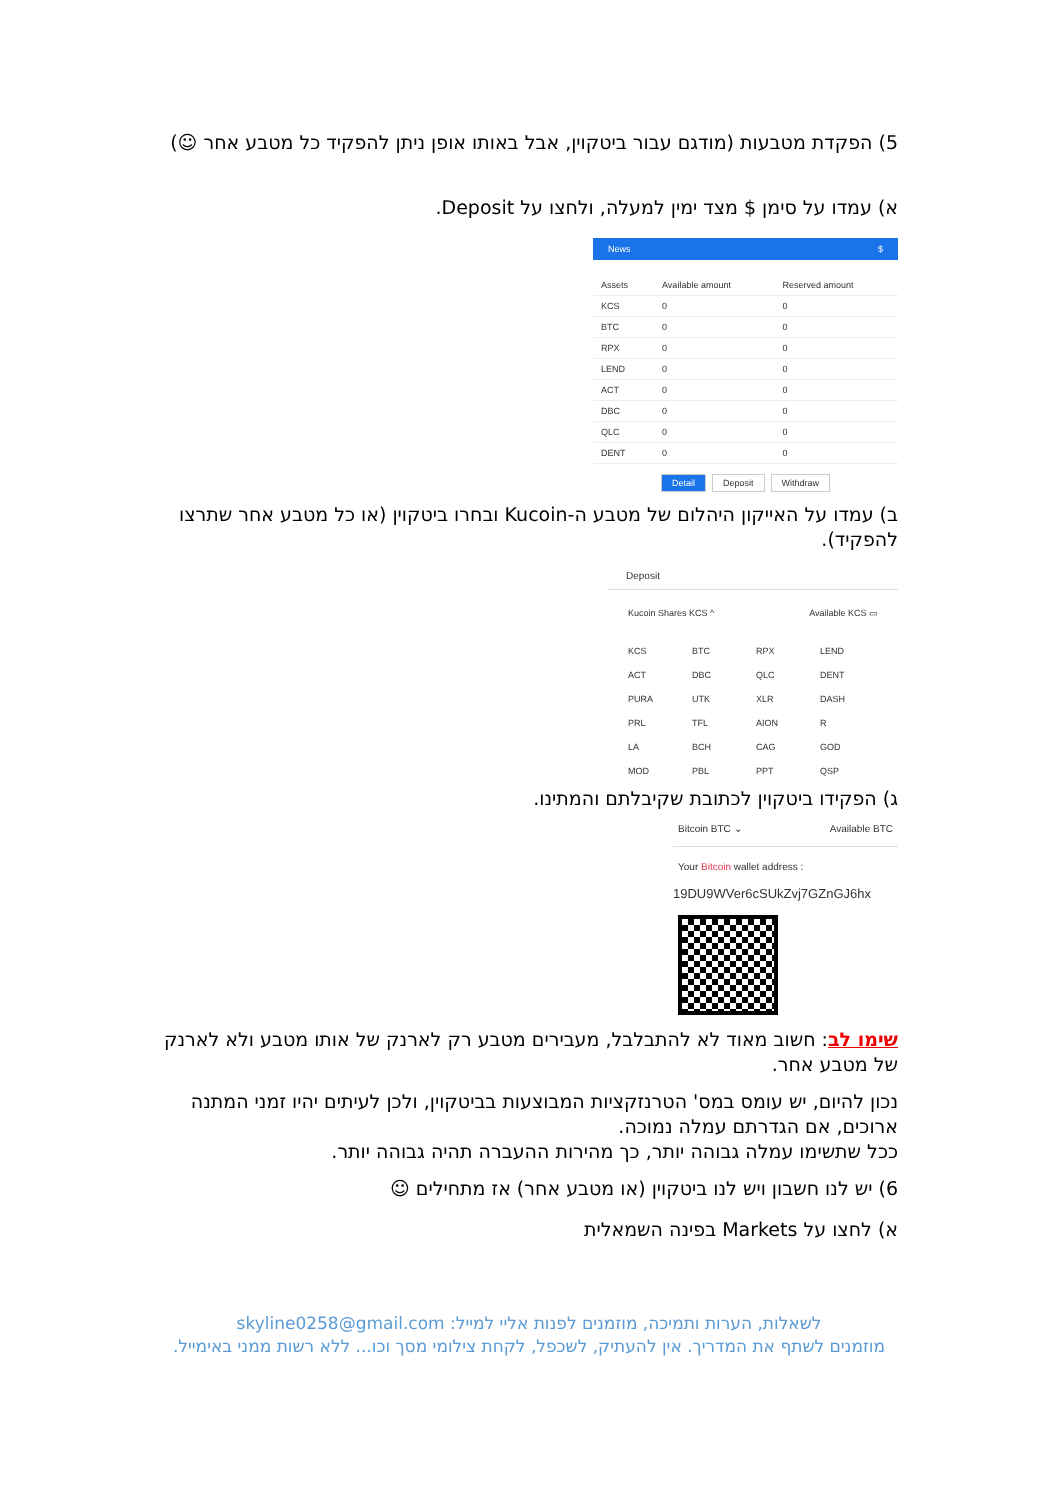5) הפקדת מטבעות (מודגם עבור ביטקוין, אבל באותו אופן ניתן להפקיד כל מטבע אחר ☺)
א) עמדו על סימן $ מצד ימין למעלה, ולחצו על Deposit.
News $
| Assets | Available amount | Reserved amount |
| --- | --- | --- |
| KCS | 0 | 0 |
| BTC | 0 | 0 |
| RPX | 0 | 0 |
| LEND | 0 | 0 |
| ACT | 0 | 0 |
| DBC | 0 | 0 |
| QLC | 0 | 0 |
| DENT | 0 | 0 |
Detail Deposit Withdraw
ב) עמדו על האייקון היהלום של מטבע ה-Kucoin ובחרו ביטקוין (או כל מטבע אחר שתרצו להפקיד).
Deposit
Kucoin Shares KCS ^ Available KCS ▭
KCS BTC RPX LEND ACT DBC QLC DENT PURA UTK XLR DASH PRL TFL AION R LA BCH CAG GOD MOD PBL PPT QSP
ג) הפקידו ביטקוין לכתובת שקיבלתם והמתינו.
Bitcoin BTC ⌄ Available BTC
Your Bitcoin wallet address :
19DU9WVer6cSUkZvj7GZnGJ6hx
שימו לב: חשוב מאוד לא להתבלבל, מעבירים מטבע רק לארנק של אותו מטבע ולא לארנק של מטבע אחר.
נכון להיום, יש עומס במס' הטרנזקציות המבוצעות בביטקוין, ולכן לעיתים יהיו זמני המתנה ארוכים, אם הגדרתם עמלה נמוכה.
ככל שתשימו עמלה גבוהה יותר, כך מהירות ההעברה תהיה גבוהה יותר.
6) יש לנו חשבון ויש לנו ביטקוין (או מטבע אחר) אז מתחילים ☺
א) לחצו על Markets בפינה השמאלית
לשאלות, הערות ותמיכה, מוזמנים לפנות אליי למייל: skyline0258@gmail.com
מוזמנים לשתף את המדריך. אין להעתיק, לשכפל, לקחת צילומי מסך וכו... ללא רשות ממני באימייל.